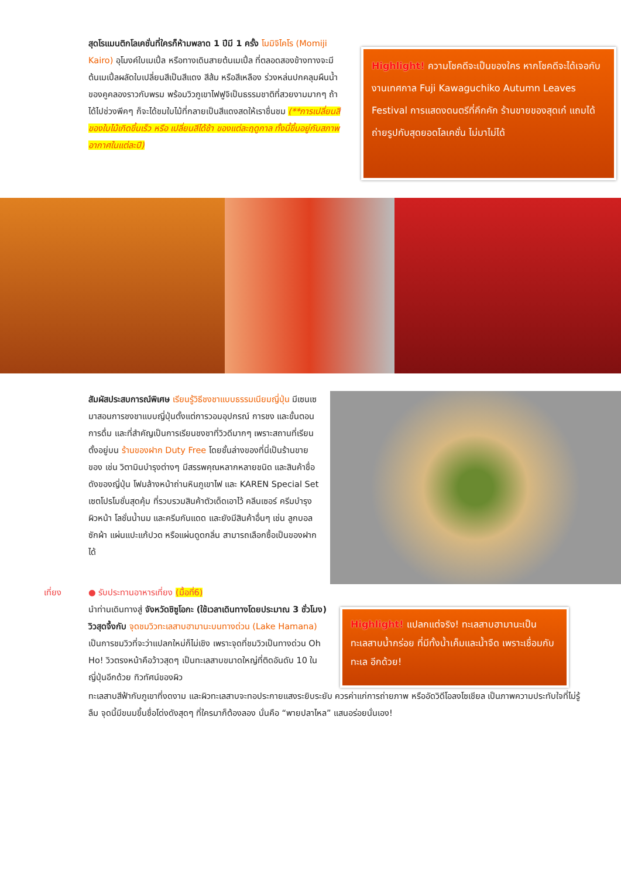สุดโรแมนติกโลเคชั่นที่ใครก็ห้ามพลาด 1 ปีมี 1 ครั้ง โมมิจิไคโร (Momiji Kairo) อุโมงค์ใบเมเปิ้ล หรือทางเดินสายต้นเมเปิ้ล ที่ตลอดสองข้างทางจะมีต้นเมเปิ้ลผลัดใบเปลี่ยนสีเป็นสีแดง สีส้ม หรือสีเหลือง ร่วงหล่นปกคลุมผืนน้ำของคูคลองราวกับพรม พร้อมวิวภูเขาไฟฟูจิเป็นธรรมชาติที่สวยงามมากๆ ถ้าได้ไปช่วงพีคๆ ก็จะได้ชมใบไม้ที่กลายเป็นสีแดงสดให้เราชื่นชม (**การเปลี่ยนสีของใบไม้เกิดขึ้นเร็ว หรือ เปลี่ยนสีได้ช้า ของแต่ละฤดูกาล ทั้งนี้ขึ้นอยู่กับสภาพอากาศในแต่ละปี)
Highlight! ความโชคดีจะเป็นของใคร หากโชคดีจะได้เจอกับงานเทศกาล Fuji Kawaguchiko Autumn Leaves Festival การแสดงดนตรีที่คึกคัก ร้านขายของสุดเก๋ แถมได้ถ่ายรูปกับสุดยอดโลเคชั่น ไม่มาไม่ได้
สัมผัสประสบการณ์พิเศษ เรียนรู้วิธีชงชาแบบธรรมเนียมญี่ปุ่น มีเซนเซมาสอนการชงชาแบบญี่ปุ่นตั้งแต่การวอมอุปกรณ์ การชง และขั้นตอนการดื่ม และที่สำคัญเป็นการเรียนชงชาที่วิวดีมากๆ เพราะสถานที่เรียนตั้งอยู่บน ร้านของฝาก Duty Free โดยชั้นล่างของที่นี่เป็นร้านขายของ เช่น วิตามินบำรุงต่างๆ มีสรรพคุณหลากหลายชนิด และสินค้าชื่อดังของญี่ปุ่น โฟมล้างหน้าถ่านหินภูเขาไฟ และ KAREN Special Set เซตโปรโมชั่นสุดคุ้ม ที่รวบรวมสินค้าตัวเด็ดเอาไว้ คลีนเซอร์ ครีมบำรุงผิวหน้า โลชั่นน้ำนม และครีมกันแดด และยังมีสินค้าอื่นๆ เช่น ลูกบอลซักผ้า แผ่นแปะแก้ปวด หรือแผ่นดูดกลิ่น สามารถเลือกซื้อเป็นของฝากได้
เที่ยง ● รับประทานอาหารเที่ยง (มื้อที่6)
นำท่านเดินทางสู่ จังหวัดชิซูโอกะ (ใช้เวลาเดินทางโดยประมาณ 3 ชั่วโมง) วิวสุดจึ้งกับ จุดชมวิวทะเลสาบฮามานะบนทางด่วน (Lake Hamana) เป็นการชมวิวที่จะว่าแปลกใหม่ก็ไม่เชิง เพราะจุดที่ชมวิวเป็นทางด่วน Oh Ho! วิวตรงหน้าคือว้าวสุดๆ เป็นทะเลสาบขนาดใหญ่ที่ติดอันดับ 10 ในญี่ปุ่นอีกด้วย ทิวทัศน์ของผิว
Highlight! แปลกแต่จริง! ทะเลสาบฮามานะเป็นทะเลสาบน้ำกร่อย ที่มีทั้งน้ำเค็มและน้ำจืด เพราะเชื่อมกับทะเล อีกด้วย!
ทะเลสาบสีฟ้ากับภูเขาที่งดงาม และผิวทะเลสาบจะทอประกายแสงระยิบระยับ ควรค่าแก่การถ่ายภาพ หรืออัดวิดีโอลงโซเชียล เป็นภาพความประทับใจที่ไม่รู้ลืม จุดนี้มีขนมขึ้นชื่อโด่งดังสุดๆ ที่ใครมาก็ต้องลอง นั่นคือ “พายปลาไหล” แสนอร่อยนั่นเอง!